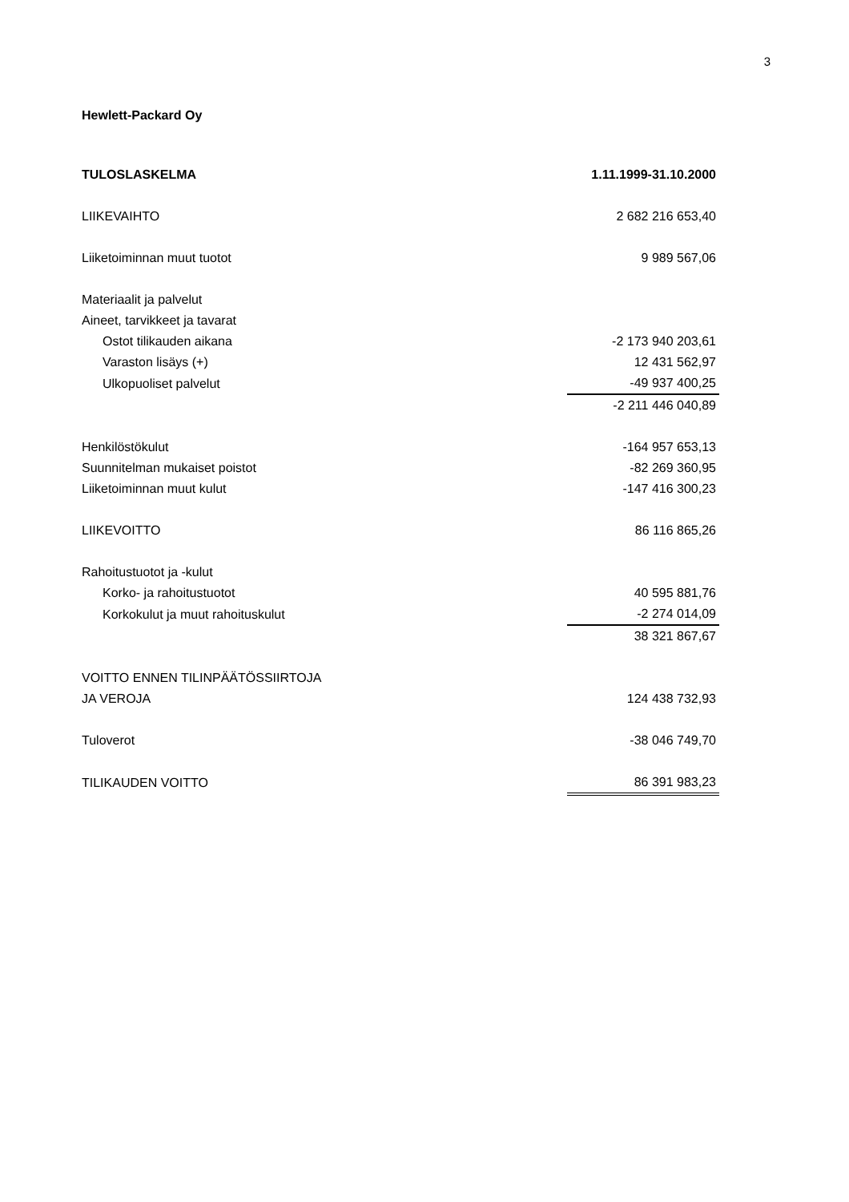3
Hewlett-Packard Oy
| TULOSLASKELMA | 1.11.1999-31.10.2000 |
| --- | --- |
| LIIKEVAIHTO | 2 682 216 653,40 |
| Liiketoiminnan muut tuotot | 9 989 567,06 |
| Materiaalit ja palvelut | |
| Aineet, tarvikkeet ja tavarat | |
| Ostot tilikauden aikana | -2 173 940 203,61 |
| Varaston lisäys (+) | 12 431 562,97 |
| Ulkopuoliset palvelut | -49 937 400,25 |
| | -2 211 446 040,89 |
| Henkilöstökulut | -164 957 653,13 |
| Suunnitelman mukaiset poistot | -82 269 360,95 |
| Liiketoiminnan muut kulut | -147 416 300,23 |
| LIIKEVOITTO | 86 116 865,26 |
| Rahoitustuotot ja -kulut | |
| Korko- ja rahoitustuotot | 40 595 881,76 |
| Korkokulut ja muut rahoituskulut | -2 274 014,09 |
| | 38 321 867,67 |
| VOITTO ENNEN TILINPÄÄTÖSSIIRTOJA | |
| JA VEROJA | 124 438 732,93 |
| Tuloverot | -38 046 749,70 |
| TILIKAUDEN VOITTO | 86 391 983,23 |